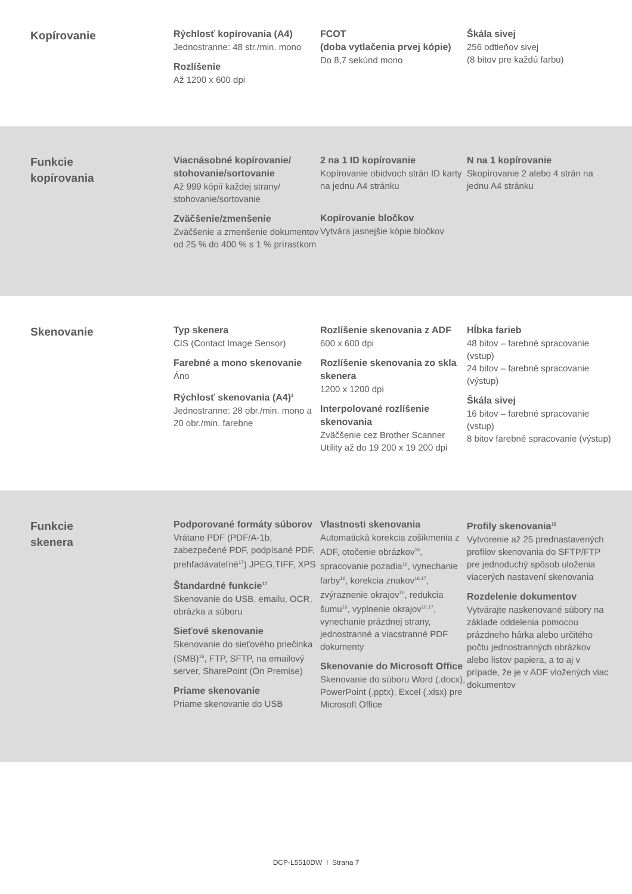Kopírovanie
Rýchlosť kopírovania (A4)
Jednostranne: 48 str./min. mono
Rozlíšenie
Až 1200 x 600 dpi
FCOT
(doba vytlačenia prvej kópie)
Do 8,7 sekúnd mono
Škála sivej
256 odtieňov sivej
(8 bitov pre každú farbu)
Funkcie
kopírovania
Viacnásobné kopírovanie/ stohovanie/sortovanie
Až 999 kópií každej strany/ stohovanie/sortovanie
Zväčšenie/zmenšenie
Zväčšenie a zmenšenie dokumentov od 25 % do 400 % s 1 % prírastkom
2 na 1 ID kopírovanie
Kopírovanie obidvoch strán ID karty na jednu A4 stránku
Kopírovanie bločkov
Vytvára jasnejšie kópie bločkov
N na 1 kopírovanie
Skopírovanie 2 alebo 4 strán na jednu A4 stránku
Skenovanie
Typ skenera
CIS (Contact Image Sensor)
Farebné a mono skenovanie
Áno
Rýchlosť skenovania (A4)<sup>3</sup>
Jednostranne: 28 obr./min. mono a 20 obr./min. farebne
Rozlíšenie skenovania z ADF
600 x 600 dpi
Rozlíšenie skenovania zo skla skenera
1200 x 1200 dpi
Interpolované rozlíšenie skenovania
Zväčšenie cez Brother Scanner Utility až do 19 200 x 19 200 dpi
Hĺbka farieb
48 bitov – farebné spracovanie (vstup)
24 bitov – farebné spracovanie (výstup)
Škála sivej
16 bitov – farebné spracovanie (vstup)
8 bitov farebné spracovanie (výstup)
Funkcie
skenera
Podporované formáty súborov
Vrátane PDF (PDF/A-1b, zabezpečené PDF, podpísané PDF, prehľadávateľné<sup>17</sup>) JPEG,TIFF, XPS
Štandardné funkcie<sup>17</sup>
Skenovanie do USB, emailu, OCR, obrázka a súboru
Sieťové skenovanie
Skenovanie do sieťového priečinka (SMB)<sup>16</sup>, FTP, SFTP, na emailový server, SharePoint (On Premise)
Priame skenovanie
Priame skenovanie do USB
Vlastnosti skenovania
Automatická korekcia zošikmenia z ADF, otočenie obrázkov<sup>16</sup>, spracovanie pozadia<sup>16</sup>, vynechanie farby<sup>16</sup>, korekcia znakov<sup>16,17</sup>, zvýraznenie okrajov<sup>16</sup>, redukcia šumu<sup>16</sup>, vyplnenie okrajov<sup>16,17</sup>, vynechanie prázdnej strany, jednostranné a viacstranné PDF dokumenty
Skenovanie do Microsoft Office
Skenovanie do súboru Word (.docx), PowerPoint (.pptx), Excel (.xlsx) pre Microsoft Office
Profily skenovania<sup>15</sup>
Vytvorenie až 25 prednastavených profilov skenovania do SFTP/FTP pre jednoduchý spôsob uloženia viacerých nastavení skenovania
Rozdelenie dokumentov
Vytvárajte naskenované súbory na základe oddelenia pomocou prázdneho hárka alebo určitého počtu jednostranných obrázkov alebo listov papiera, a to aj v prípade, že je v ADF vložených viac dokumentov
DCP-L5510DW I Strana 7